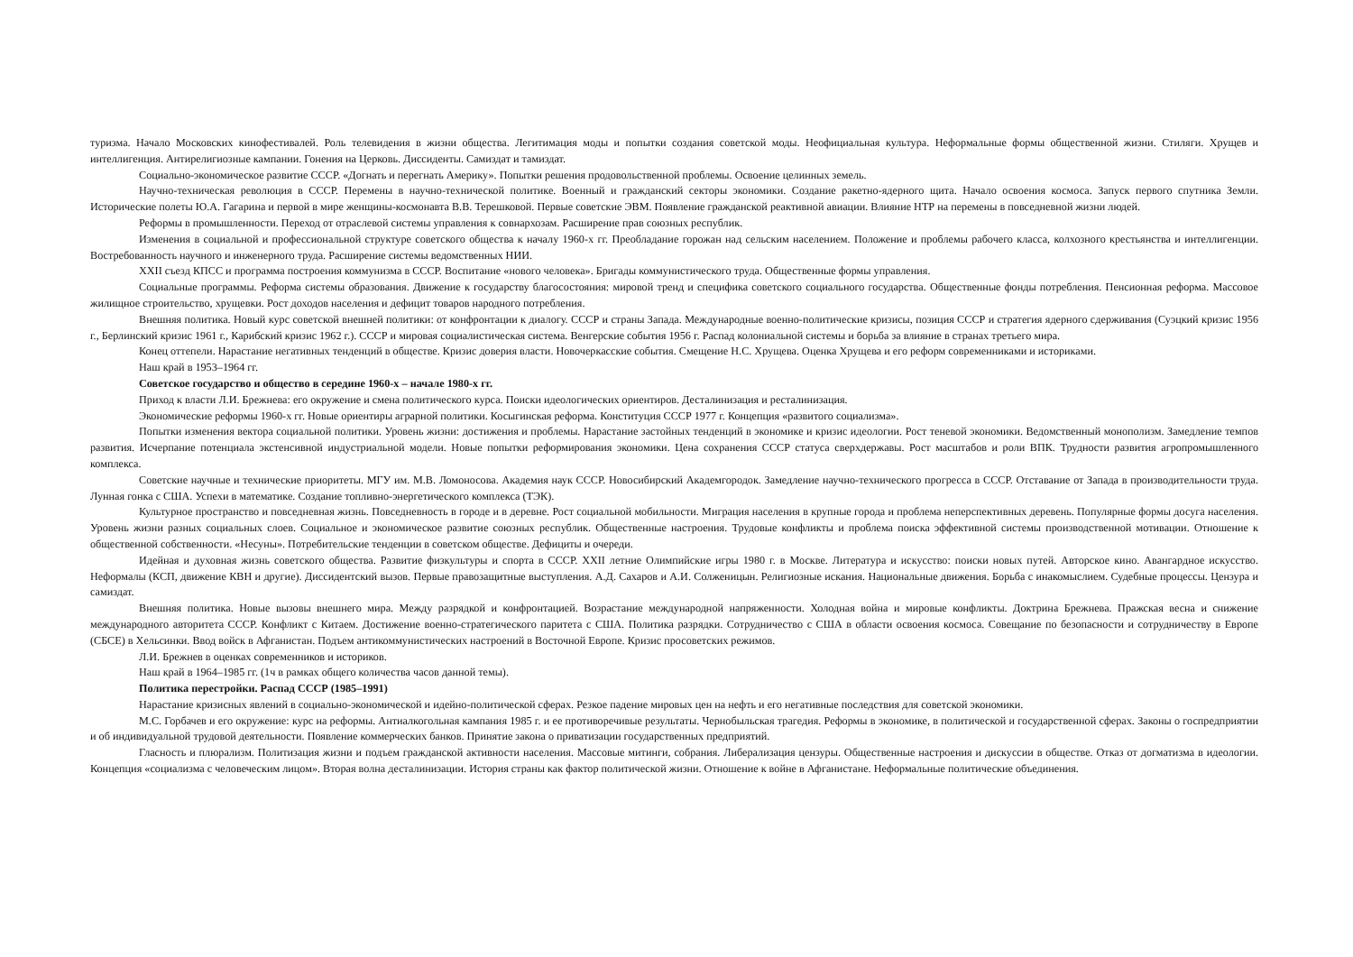туризма. Начало Московских кинофестивалей. Роль телевидения в жизни общества. Легитимация моды и попытки создания советской моды. Неофициальная культура. Неформальные формы общественной жизни. Стиляги. Хрущев и интеллигенция. Антирелигиозные кампании. Гонения на Церковь. Диссиденты. Самиздат и тамиздат.
Социально-экономическое развитие СССР. «Догнать и перегнать Америку». Попытки решения продовольственной проблемы. Освоение целинных земель.
Научно-техническая революция в СССР. Перемены в научно-технической политике. Военный и гражданский секторы экономики. Создание ракетно-ядерного щита. Начало освоения космоса. Запуск первого спутника Земли. Исторические полеты Ю.А. Гагарина и первой в мире женщины-космонавта В.В. Терешковой. Первые советские ЭВМ. Появление гражданской реактивной авиации. Влияние НТР на перемены в повседневной жизни людей.
Реформы в промышленности. Переход от отраслевой системы управления к совнархозам. Расширение прав союзных республик.
Изменения в социальной и профессиональной структуре советского общества к началу 1960-х гг. Преобладание горожан над сельским населением. Положение и проблемы рабочего класса, колхозного крестьянства и интеллигенции. Востребованность научного и инженерного труда. Расширение системы ведомственных НИИ.
XXII съезд КПСС и программа построения коммунизма в СССР. Воспитание «нового человека». Бригады коммунистического труда. Общественные формы управления.
Социальные программы. Реформа системы образования. Движение к государству благосостояния: мировой тренд и специфика советского социального государства. Общественные фонды потребления. Пенсионная реформа. Массовое жилищное строительство, хрущевки. Рост доходов населения и дефицит товаров народного потребления.
Внешняя политика. Новый курс советской внешней политики: от конфронтации к диалогу. СССР и страны Запада. Международные военно-политические кризисы, позиция СССР и стратегия ядерного сдерживания (Суэцкий кризис 1956 г., Берлинский кризис 1961 г., Карибский кризис 1962 г.). СССР и мировая социалистическая система. Венгерские события 1956 г. Распад колониальной системы и борьба за влияние в странах третьего мира.
Конец оттепели. Нарастание негативных тенденций в обществе. Кризис доверия власти. Новочеркасские события. Смещение Н.С. Хрущева. Оценка Хрущева и его реформ современниками и историками.
Наш край в 1953–1964 гг.
Советское государство и общество в середине 1960-х – начале 1980-х гг.
Приход к власти Л.И. Брежнева: его окружение и смена политического курса. Поиски идеологических ориентиров. Десталинизация и ресталинизация.
Экономические реформы 1960-х гг. Новые ориентиры аграрной политики. Косыгинская реформа. Конституция СССР 1977 г. Концепция «развитого социализма».
Попытки изменения вектора социальной политики. Уровень жизни: достижения и проблемы. Нарастание застойных тенденций в экономике и кризис идеологии. Рост теневой экономики. Ведомственный монополизм. Замедление темпов развития. Исчерпание потенциала экстенсивной индустриальной модели. Новые попытки реформирования экономики. Цена сохранения СССР статуса сверхдержавы. Рост масштабов и роли ВПК. Трудности развития агропромышленного комплекса.
Советские научные и технические приоритеты. МГУ им. М.В. Ломоносова. Академия наук СССР. Новосибирский Академгородок. Замедление научно-технического прогресса в СССР. Отставание от Запада в производительности труда. Лунная гонка с США. Успехи в математике. Создание топливно-энергетического комплекса (ТЭК).
Культурное пространство и повседневная жизнь. Повседневность в городе и в деревне. Рост социальной мобильности. Миграция населения в крупные города и проблема неперспективных деревень. Популярные формы досуга населения. Уровень жизни разных социальных слоев. Социальное и экономическое развитие союзных республик. Общественные настроения. Трудовые конфликты и проблема поиска эффективной системы производственной мотивации. Отношение к общественной собственности. «Несуны». Потребительские тенденции в советском обществе. Дефициты и очереди.
Идейная и духовная жизнь советского общества. Развитие физкультуры и спорта в СССР. XXII летние Олимпийские игры 1980 г. в Москве. Литература и искусство: поиски новых путей. Авторское кино. Авангардное искусство. Неформалы (КСП, движение КВН и другие). Диссидентский вызов. Первые правозащитные выступления. А.Д. Сахаров и А.И. Солженицын. Религиозные искания. Национальные движения. Борьба с инакомыслием. Судебные процессы. Цензура и самиздат.
Внешняя политика. Новые вызовы внешнего мира. Между разрядкой и конфронтацией. Возрастание международной напряженности. Холодная война и мировые конфликты. Доктрина Брежнева. Пражская весна и снижение международного авторитета СССР. Конфликт с Китаем. Достижение военно-стратегического паритета с США. Политика разрядки. Сотрудничество с США в области освоения космоса. Совещание по безопасности и сотрудничеству в Европе (СБСЕ) в Хельсинки. Ввод войск в Афганистан. Подъем антикоммунистических настроений в Восточной Европе. Кризис просоветских режимов.
Л.И. Брежнев в оценках современников и историков.
Наш край в 1964–1985 гг. (1ч в рамках общего количества часов данной темы).
Политика перестройки. Распад СССР (1985–1991)
Нарастание кризисных явлений в социально-экономической и идейно-политической сферах. Резкое падение мировых цен на нефть и его негативные последствия для советской экономики.
М.С. Горбачев и его окружение: курс на реформы. Антиалкогольная кампания 1985 г. и ее противоречивые результаты. Чернобыльская трагедия. Реформы в экономике, в политической и государственной сферах. Законы о госпредприятии и об индивидуальной трудовой деятельности. Появление коммерческих банков. Принятие закона о приватизации государственных предприятий.
Гласность и плюрализм. Политизация жизни и подъем гражданской активности населения. Массовые митинги, собрания. Либерализация цензуры. Общественные настроения и дискуссии в обществе. Отказ от догматизма в идеологии. Концепция «социализма с человеческим лицом». Вторая волна десталинизации. История страны как фактор политической жизни. Отношение к войне в Афганистане. Неформальные политические объединения.